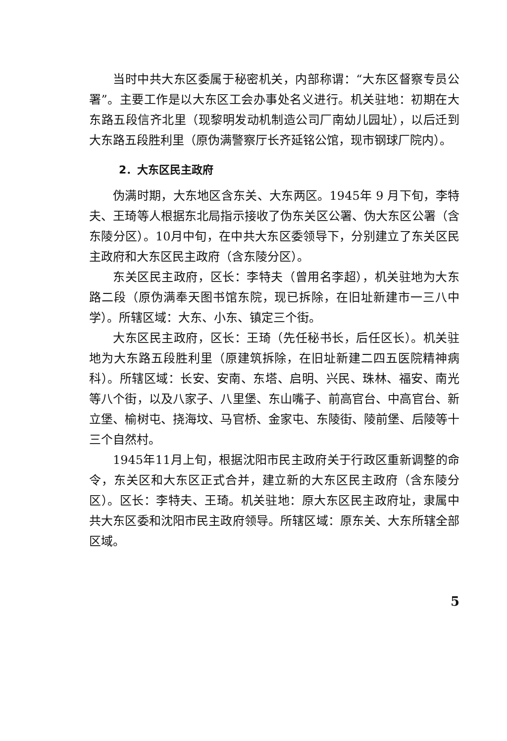当时中共大东区委属于秘密机关，内部称谓：“大东区督察专员公署”。主要工作是以大东区工会办事处名义进行。机关驻地：初期在大东路五段信齐北里（现黎明发动机制造公司厂南幼儿园址），以后迁到大东路五段胜利里（原伪满警察厅长齐延铭公馆，现市钢球厂院内）。
2．大东区民主政府
伪满时期，大东地区含东关、大东两区。1945年 9 月下旬，李特夫、王琦等人根据东北局指示接收了伪东关区公署、伪大东区公署（含东陵分区）。10月中旬，在中共大东区委领导下，分别建立了东关区民主政府和大东区民主政府（含东陵分区）。
东关区民主政府，区长：李特夫（曾用名李超），机关驻地为大东路二段（原伪满奉天图书馆东院，现已拆除，在旧址新建市一三八中学）。所辖区域：大东、小东、镇定三个街。
大东区民主政府，区长：王琦（先任秘书长，后任区长）。机关驻地为大东路五段胜利里（原建筑拆除，在旧址新建二四五医院精神病科）。所辖区域：长安、安南、东塔、启明、兴民、珠林、福安、南光等八个街，以及八家子、八里堡、东山嘴子、前高官台、中高官台、新立堡、榆树屯、挠海坟、马官桥、金家屯、东陵街、陵前堡、后陵等十三个自然村。
1945年11月上旬，根据沈阳市民主政府关于行政区重新调整的命令，东关区和大东区正式合并，建立新的大东区民主政府（含东陵分区）。区长：李特夫、王琦。机关驻地：原大东区民主政府址，隶属中共大东区委和沈阳市民主政府领导。所辖区域：原东关、大东所辖全部区域。
5